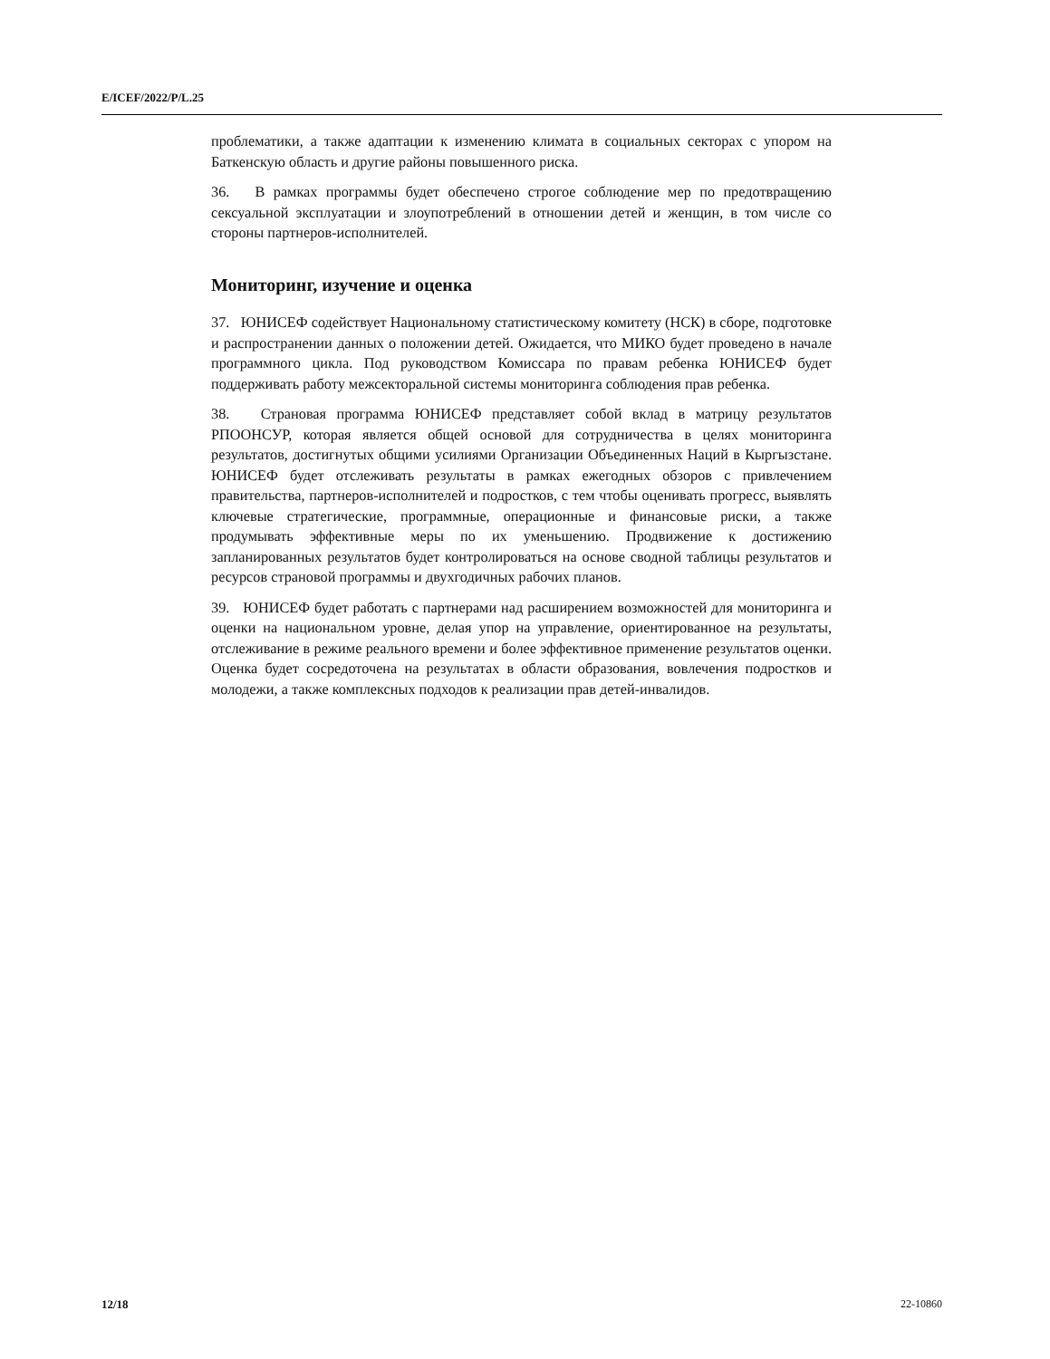E/ICEF/2022/P/L.25
проблематики, а также адаптации к изменению климата в социальных секторах с упором на Баткенскую область и другие районы повышенного риска.
36. В рамках программы будет обеспечено строгое соблюдение мер по предотвращению сексуальной эксплуатации и злоупотреблений в отношении детей и женщин, в том числе со стороны партнеров-исполнителей.
Мониторинг, изучение и оценка
37. ЮНИСЕФ содействует Национальному статистическому комитету (НСК) в сборе, подготовке и распространении данных о положении детей. Ожидается, что МИКО будет проведено в начале программного цикла. Под руководством Комиссара по правам ребенка ЮНИСЕФ будет поддерживать работу межсекторальной системы мониторинга соблюдения прав ребенка.
38. Страновая программа ЮНИСЕФ представляет собой вклад в матрицу результатов РПООНСУР, которая является общей основой для сотрудничества в целях мониторинга результатов, достигнутых общими усилиями Организации Объединенных Наций в Кыргызстане. ЮНИСЕФ будет отслеживать результаты в рамках ежегодных обзоров с привлечением правительства, партнеров-исполнителей и подростков, с тем чтобы оценивать прогресс, выявлять ключевые стратегические, программные, операционные и финансовые риски, а также продумывать эффективные меры по их уменьшению. Продвижение к достижению запланированных результатов будет контролироваться на основе сводной таблицы результатов и ресурсов страновой программы и двухгодичных рабочих планов.
39. ЮНИСЕФ будет работать с партнерами над расширением возможностей для мониторинга и оценки на национальном уровне, делая упор на управление, ориентированное на результаты, отслеживание в режиме реального времени и более эффективное применение результатов оценки. Оценка будет сосредоточена на результатах в области образования, вовлечения подростков и молодежи, а также комплексных подходов к реализации прав детей-инвалидов.
12/18 22-10860